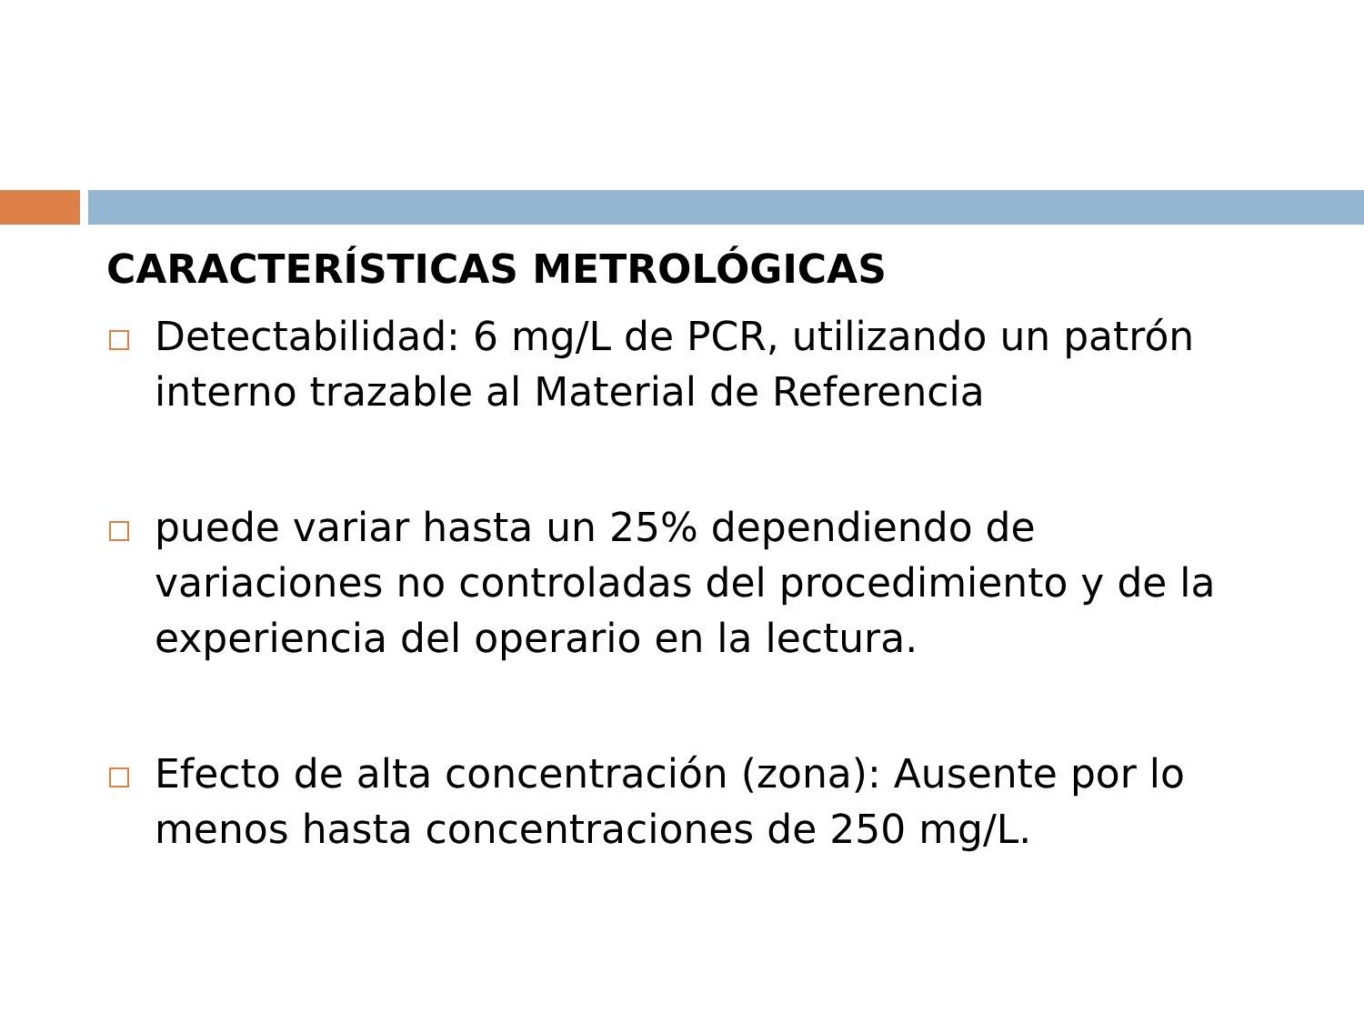CARACTERÍSTICAS METROLÓGICAS
Detectabilidad: 6 mg/L de PCR, utilizando un patrón interno trazable al Material de Referencia
puede variar hasta un 25% dependiendo de variaciones no controladas del procedimiento y de la experiencia del operario en la lectura.
Efecto de alta concentración (zona): Ausente por lo menos hasta concentraciones de 250 mg/L.